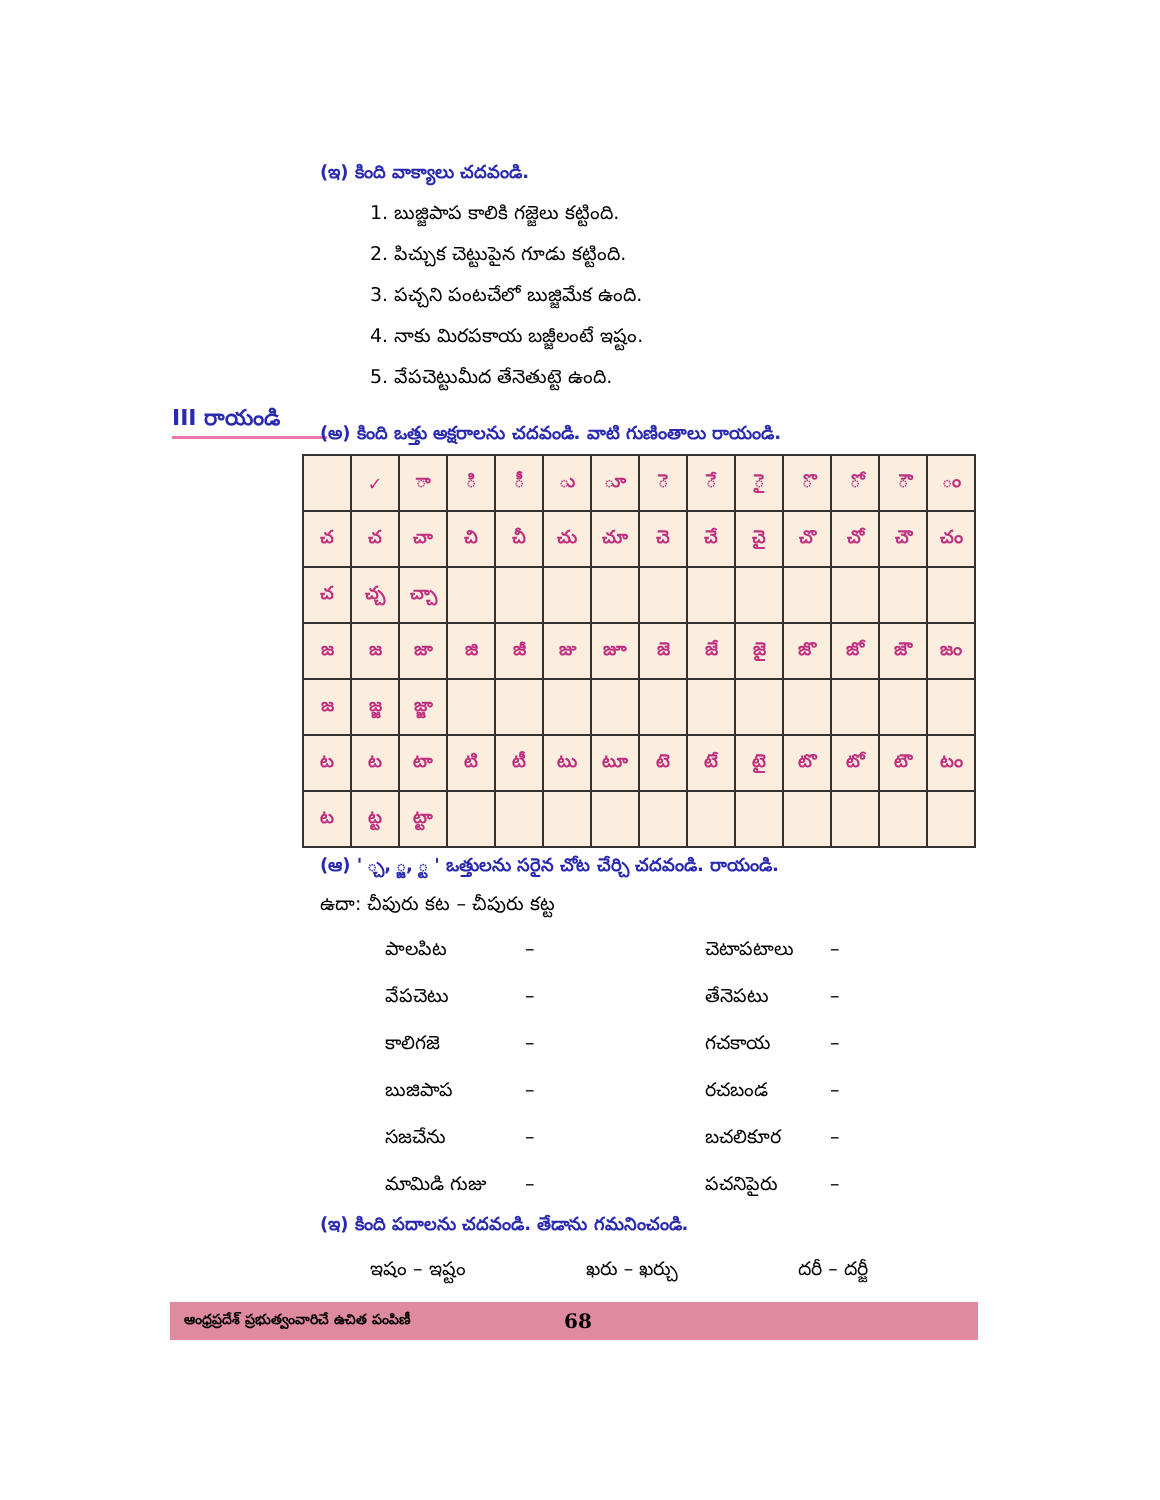III రాయండి
(ఇ) కింది వాక్యాలు చదవండి.
1. బుజ్జిపాప కాలికి గజ్జెలు కట్టింది.
2. పిచ్చుక చెట్టుపైన గూడు కట్టింది.
3. పచ్చని పంటచేలో బుజ్జిమేక ఉంది.
4. నాకు మిరపకాయ బజ్జీలంటే ఇష్టం.
5. వేపచెట్టుమీద తేనెతుట్టె ఉంది.
(అ) కింది ఒత్తు అక్షరాలను చదవండి. వాటి గుణింతాలు రాయండి.
| | ✓ | ా | ి | ీ | ు | ూ | ె | ే | ై | ొ | ో | ౌ | ం |
| చ | చ | చా | చి | చీ | చు | చూ | చె | చే | చై | చొ | చో | చౌ | చం |
| చ | చ్చ | చ్చా | | | | | | | | | | | |
| జ | జ | జా | జి | జీ | జు | జూ | జె | జే | జై | జొ | జో | జౌ | జం |
| జ | జ్జ | జ్జా | | | | | | | | | | | |
| ట | ట | టా | టి | టీ | టు | టూ | టె | టే | టై | టొ | టో | టౌ | టం |
| ట | ట్ట | ట్టా | | | | | | | | | | | |
(ఆ) ' ్చ, ్జ, ్ట ' ఒత్తులను సరైన చోట చేర్చి చదవండి. రాయండి.
ఉదా: చీపురు కట – చీపురు కట్ట
పాలపిట – చెటాపటాలు – వేపచెటు – తేనెపటు – కాలిగజె – గచకాయ – బుజిపాప – రచబండ – సజచేను – బచలికూర – మామిడి గుజు – పచనిపైరు –
(ఇ) కింది పదాలను చదవండి. తేడాను గమనించండి.
ఇషం – ఇష్టం ఖరు – ఖర్చు దరీ – దర్జీ
ఆంధ్రప్రదేశ్ ప్రభుత్వంవారిచే ఉచిత పంపిణీ 68